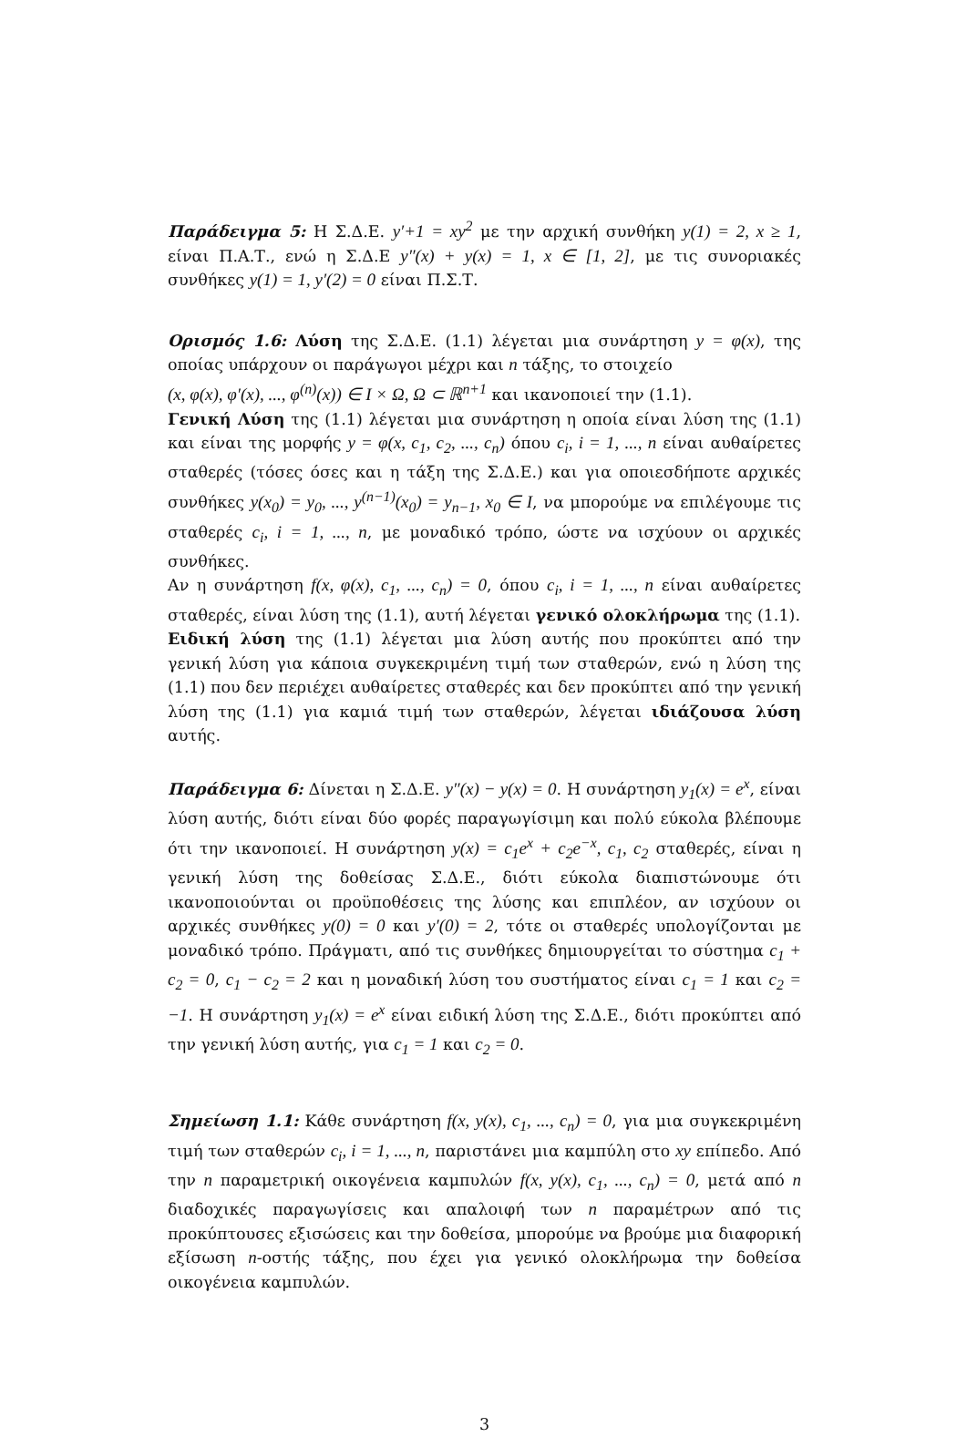Παράδειγμα 5: Η Σ.Δ.Ε. y′+1 = xy<sup>2</sup> με την αρχική συνθήκη y(1) = 2, x ≥ 1, είναι Π.Α.Τ., ενώ η Σ.Δ.Ε y″(x) + y(x) = 1, x ∈ [1, 2], με τις συνοριακές συνθήκες y(1) = 1, y′(2) = 0 είναι Π.Σ.Τ.
Ορισμός 1.6: Λύση της Σ.Δ.Ε. (1.1) λέγεται μια συνάρτηση y = φ(x), της οποίας υπάρχουν οι παράγωγοι μέχρι και n τάξης, το στοιχείο
(x, φ(x), φ′(x), ..., φ<sup>(n)</sup>(x)) ∈ I × Ω, Ω ⊂ ℝ<sup>n+1</sup> και ικανοποιεί την (1.1).
Γενική Λύση της (1.1) λέγεται μια συνάρτηση η οποία είναι λύση της (1.1) και είναι της μορφής y = φ(x, c<sub>1</sub>, c<sub>2</sub>, ..., c<sub>n</sub>) όπου c<sub>i</sub>, i = 1, ..., n είναι αυθαίρετες σταθερές (τόσες όσες και η τάξη της Σ.Δ.Ε.) και για οποιεσδήποτε αρχικές συνθήκες y(x<sub>0</sub>) = y<sub>0</sub>, ..., y<sup>(n−1)</sup>(x<sub>0</sub>) = y<sub>n−1</sub>, x<sub>0</sub> ∈ I, να μπορούμε να επιλέγουμε τις σταθερές c<sub>i</sub>, i = 1, ..., n, με μοναδικό τρόπο, ώστε να ισχύουν οι αρχικές συνθήκες.
Αν η συνάρτηση f(x, φ(x), c<sub>1</sub>, ..., c<sub>n</sub>) = 0, όπου c<sub>i</sub>, i = 1, ..., n είναι αυθαίρετες σταθερές, είναι λύση της (1.1), αυτή λέγεται γενικό ολοκλήρωμα της (1.1).
Ειδική λύση της (1.1) λέγεται μια λύση αυτής που προκύπτει από την γενική λύση για κάποια συγκεκριμένη τιμή των σταθερών, ενώ η λύση της (1.1) που δεν περιέχει αυθαίρετες σταθερές και δεν προκύπτει από την γενική λύση της (1.1) για καμιά τιμή των σταθερών, λέγεται ιδιάζουσα λύση αυτής.
Παράδειγμα 6: Δίνεται η Σ.Δ.Ε. y″(x) − y(x) = 0. Η συνάρτηση y<sub>1</sub>(x) = e<sup>x</sup>, είναι λύση αυτής, διότι είναι δύο φορές παραγωγίσιμη και πολύ εύκολα βλέπουμε ότι την ικανοποιεί. Η συνάρτηση y(x) = c<sub>1</sub>e<sup>x</sup> + c<sub>2</sub>e<sup>−x</sup>, c<sub>1</sub>, c<sub>2</sub> σταθερές, είναι η γενική λύση της δοθείσας Σ.Δ.Ε., διότι εύκολα διαπιστώνουμε ότι ικανοποιούνται οι προϋποθέσεις της λύσης και επιπλέον, αν ισχύουν οι αρχικές συνθήκες y(0) = 0 και y′(0) = 2, τότε οι σταθερές υπολογίζονται με μοναδικό τρόπο. Πράγματι, από τις συνθήκες δημιουργείται το σύστημα c<sub>1</sub> + c<sub>2</sub> = 0, c<sub>1</sub> − c<sub>2</sub> = 2 και η μοναδική λύση του συστήματος είναι c<sub>1</sub> = 1 και c<sub>2</sub> = −1. Η συνάρτηση y<sub>1</sub>(x) = e<sup>x</sup> είναι ειδική λύση της Σ.Δ.Ε., διότι προκύπτει από την γενική λύση αυτής, για c<sub>1</sub> = 1 και c<sub>2</sub> = 0.
Σημείωση 1.1: Κάθε συνάρτηση f(x, y(x), c<sub>1</sub>, ..., c<sub>n</sub>) = 0, για μια συγκεκριμένη τιμή των σταθερών c<sub>i</sub>, i = 1, ..., n, παριστάνει μια καμπύλη στο xy επίπεδο. Από την n παραμετρική οικογένεια καμπυλών f(x, y(x), c<sub>1</sub>, ..., c<sub>n</sub>) = 0, μετά από n διαδοχικές παραγωγίσεις και απαλοιφή των n παραμέτρων από τις προκύπτουσες εξισώσεις και την δοθείσα, μπορούμε να βρούμε μια διαφορική εξίσωση n-οστής τάξης, που έχει για γενικό ολοκλήρωμα την δοθείσα οικογένεια καμπυλών.
3